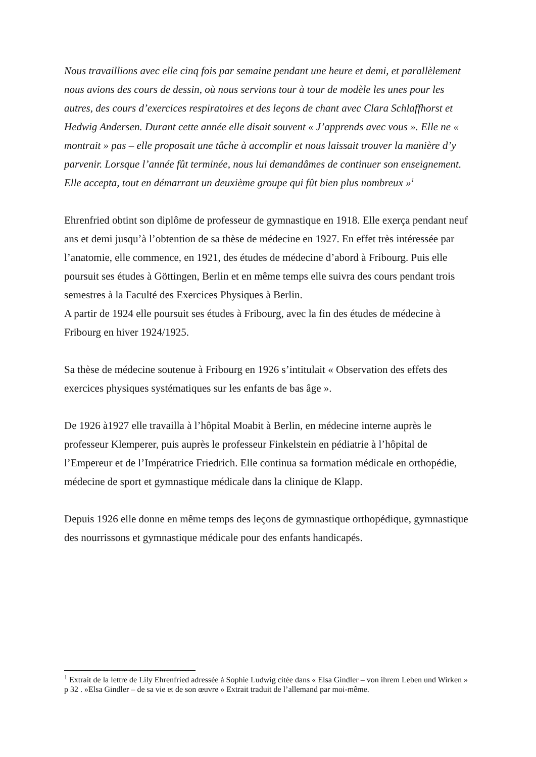Nous travaillions avec elle cinq fois par semaine pendant une heure et demi, et parallèlement nous avions des cours de dessin, où nous servions tour à tour de modèle les unes pour les autres, des cours d’exercices respiratoires et des leçons de chant avec Clara Schlaffhorst et Hedwig Andersen. Durant cette année elle disait souvent « J’apprends avec vous ». Elle ne « montrait » pas – elle proposait une tâche à accomplir et nous laissait trouver la manière d’y parvenir. Lorsque l’année fût terminée, nous lui demandâmes de continuer son enseignement. Elle accepta, tout en démarrant un deuxième groupe qui fût bien plus nombreux »<sup>1</sup>
Ehrenfried obtint son diplôme de professeur de gymnastique en 1918. Elle exerça pendant neuf ans et demi jusqu’à l’obtention de sa thèse de médecine en 1927. En effet très intéressée par l’anatomie, elle commence, en 1921, des études de médecine d’abord à Fribourg. Puis elle poursuit ses études à Göttingen, Berlin et en même temps elle suivra des cours pendant trois semestres à la Faculté des Exercices Physiques à Berlin.
A partir de 1924 elle poursuit ses études à Fribourg, avec la fin des études de médecine à Fribourg en hiver 1924/1925.
Sa thèse de médecine soutenue à Fribourg en 1926 s’intitulait « Observation des effets des exercices physiques systématiques sur les enfants de bas âge ».
De 1926 à1927 elle travailla à l’hôpital Moabit à Berlin, en médecine interne auprès le professeur Klemperer, puis auprès le professeur Finkelstein en pédiatrie à l’hôpital de l’Empereur et de l’Impératrice Friedrich. Elle continua sa formation médicale en orthopédie, médecine de sport et gymnastique médicale dans la clinique de Klapp.
Depuis 1926 elle donne en même temps des leçons de gymnastique orthopédique, gymnastique des nourrissons et gymnastique médicale pour des enfants handicapés.
<sup>1</sup> Extrait de la lettre de Lily Ehrenfried adressée à Sophie Ludwig citée dans « Elsa Gindler – von ihrem Leben und Wirken » p 32 . »Elsa Gindler – de sa vie et de son œuvre » Extrait traduit de l’allemand par moi-même.